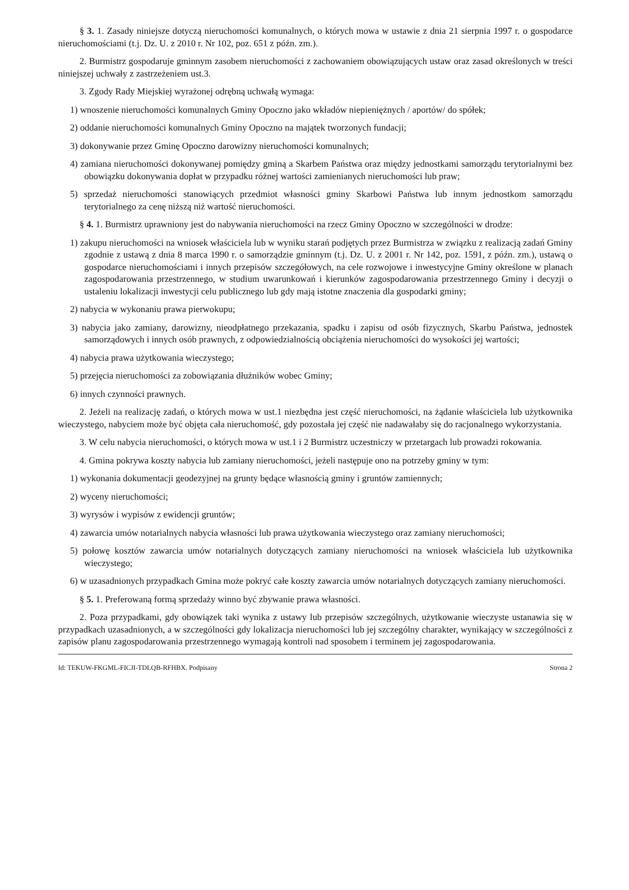§ 3. 1. Zasady niniejsze dotyczą nieruchomości komunalnych, o których mowa w ustawie z dnia 21 sierpnia 1997 r. o gospodarce nieruchomościami (t.j. Dz. U. z 2010 r. Nr 102, poz. 651 z późn. zm.).
2. Burmistrz gospodaruje gminnym zasobem nieruchomości z zachowaniem obowiązujących ustaw oraz zasad określonych w treści niniejszej uchwały z zastrzeżeniem ust.3.
3. Zgody Rady Miejskiej wyrażonej odrębną uchwałą wymaga:
1) wnoszenie nieruchomości komunalnych Gminy Opoczno jako wkładów niepieniężnych / aportów/ do spółek;
2) oddanie nieruchomości komunalnych Gminy Opoczno na majątek tworzonych fundacji;
3) dokonywanie przez Gminę Opoczno darowizny nieruchomości komunalnych;
4) zamiana nieruchomości dokonywanej pomiędzy gminą a Skarbem Państwa oraz między jednostkami samorządu terytorialnymi bez obowiązku dokonywania dopłat w przypadku różnej wartości zamienianych nieruchomości lub praw;
5) sprzedaż nieruchomości stanowiących przedmiot własności gminy Skarbowi Państwa lub innym jednostkom samorządu terytorialnego za cenę niższą niż wartość nieruchomości.
§ 4. 1. Burmistrz uprawniony jest do nabywania nieruchomości na rzecz Gminy Opoczno w szczególności w drodze:
1) zakupu nieruchomości na wniosek właściciela lub w wyniku starań podjętych przez Burmistrza w związku z realizacją zadań Gminy zgodnie z ustawą z dnia 8 marca 1990 r. o samorządzie gminnym (t.j. Dz. U. z 2001 r. Nr 142, poz. 1591, z późn. zm.), ustawą o gospodarce nieruchomościami i innych przepisów szczegółowych, na cele rozwojowe i inwestycyjne Gminy określone w planach zagospodarowania przestrzennego, w studium uwarunkowań i kierunków zagospodarowania przestrzennego Gminy i decyzji o ustaleniu lokalizacji inwestycji celu publicznego lub gdy mają istotne znaczenia dla gospodarki gminy;
2) nabycia w wykonaniu prawa pierwokupu;
3) nabycia jako zamiany, darowizny, nieodpłatnego przekazania, spadku i zapisu od osób fizycznych, Skarbu Państwa, jednostek samorządowych i innych osób prawnych, z odpowiedzialnością obciążenia nieruchomości do wysokości jej wartości;
4) nabycia prawa użytkowania wieczystego;
5) przejęcia nieruchomości za zobowiązania dłużników wobec Gminy;
6) innych czynności prawnych.
2. Jeżeli na realizację zadań, o których mowa w ust.1 niezbędna jest część nieruchomości, na żądanie właściciela lub użytkownika wieczystego, nabyciem może być objęta cała nieruchomość, gdy pozostała jej część nie nadawałaby się do racjonalnego wykorzystania.
3. W celu nabycia nieruchomości, o których mowa w ust.1 i 2 Burmistrz uczestniczy w przetargach lub prowadzi rokowania.
4. Gmina pokrywa koszty nabycia lub zamiany nieruchomości, jeżeli następuje ono na potrzeby gminy w tym:
1) wykonania dokumentacji geodezyjnej na grunty będące własnością gminy i gruntów zamiennych;
2) wyceny nieruchomości;
3) wyrysów i wypisów z ewidencji gruntów;
4) zawarcia umów notarialnych nabycia własności lub prawa użytkowania wieczystego oraz zamiany nieruchomości;
5) połowę kosztów zawarcia umów notarialnych dotyczących zamiany nieruchomości na wniosek właściciela lub użytkownika wieczystego;
6) w uzasadnionych przypadkach Gmina może pokryć całe koszty zawarcia umów notarialnych dotyczących zamiany nieruchomości.
§ 5. 1. Preferowaną formą sprzedaży winno być zbywanie prawa własności.
2. Poza przypadkami, gdy obowiązek taki wynika z ustawy lub przepisów szczególnych, użytkowanie wieczyste ustanawia się w przypadkach uzasadnionych, a w szczególności gdy lokalizacja nieruchomości lub jej szczególny charakter, wynikający w szczególności z zapisów planu zagospodarowania przestrzennego wymagają kontroli nad sposobem i terminem jej zagospodarowania.
Id: TEKUW-FKGML-FICJI-TDLQB-RFHBX. Podpisany Strona 2